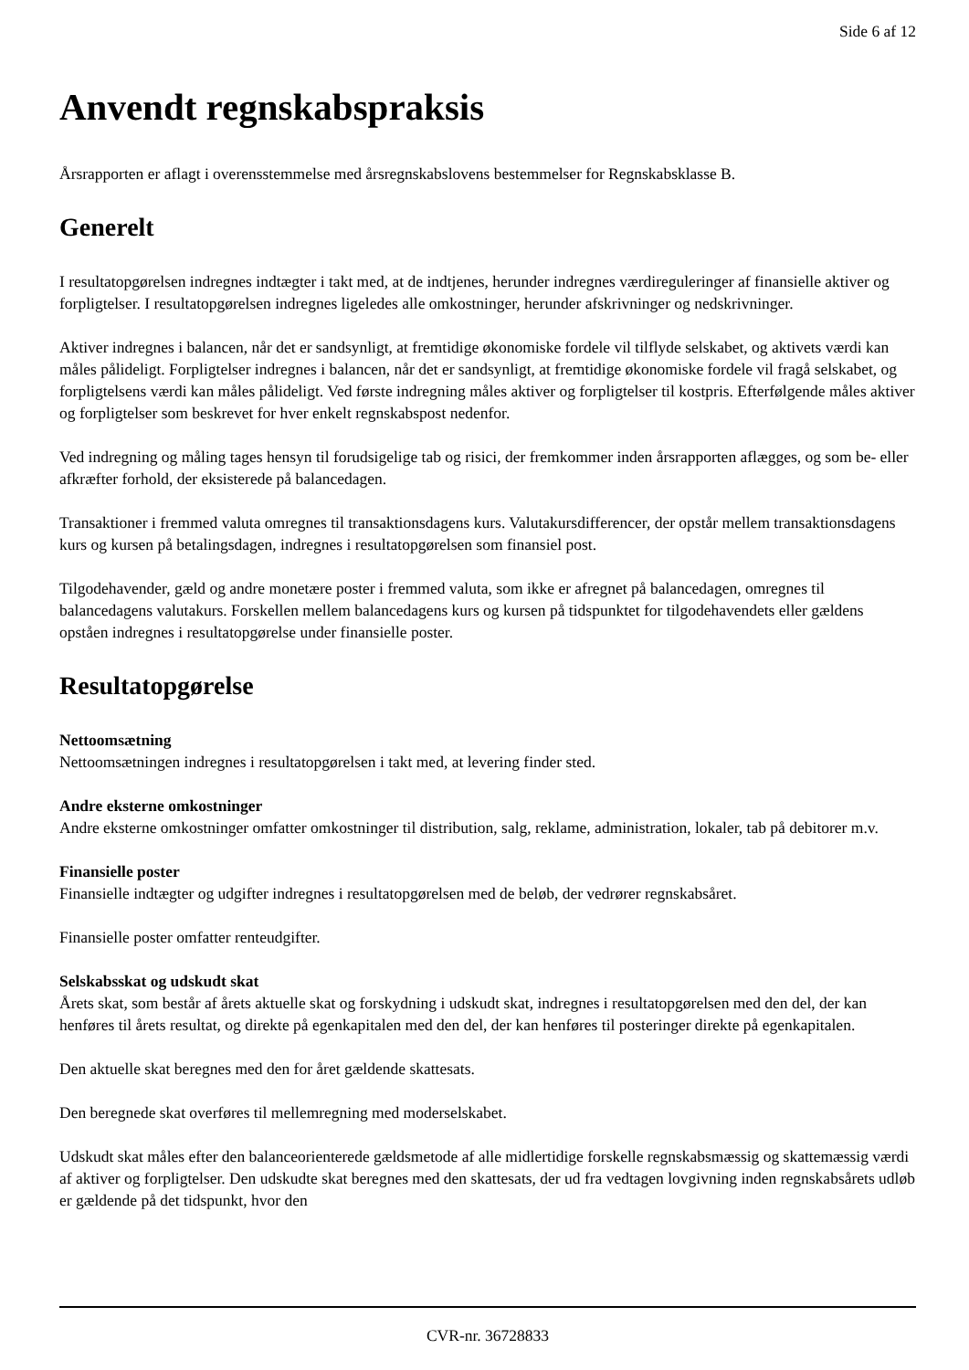Side 6 af 12
Anvendt regnskabspraksis
Årsrapporten er aflagt i overensstemmelse med årsregnskabslovens bestemmelser for Regnskabsklasse B.
Generelt
I resultatopgørelsen indregnes indtægter i takt med, at de indtjenes, herunder indregnes værdireguleringer af finansielle aktiver og forpligtelser. I resultatopgørelsen indregnes ligeledes alle omkostninger, herunder afskrivninger og nedskrivninger.
Aktiver indregnes i balancen, når det er sandsynligt, at fremtidige økonomiske fordele vil tilflyde selskabet, og aktivets værdi kan måles pålideligt. Forpligtelser indregnes i balancen, når det er sandsynligt, at fremtidige økonomiske fordele vil fragå selskabet, og forpligtelsens værdi kan måles pålideligt. Ved første indregning måles aktiver og forpligtelser til kostpris. Efterfølgende måles aktiver og forpligtelser som beskrevet for hver enkelt regnskabspost nedenfor.
Ved indregning og måling tages hensyn til forudsigelige tab og risici, der fremkommer inden årsrapporten aflægges, og som be- eller afkræfter forhold, der eksisterede på balancedagen.
Transaktioner i fremmed valuta omregnes til transaktionsdagens kurs. Valutakursdifferencer, der opstår mellem transaktionsdagens kurs og kursen på betalingsdagen, indregnes i resultatopgørelsen som finansiel post.
Tilgodehavender, gæld og andre monetære poster i fremmed valuta, som ikke er afregnet på balancedagen, omregnes til balancedagens valutakurs. Forskellen mellem balancedagens kurs og kursen på tidspunktet for tilgodehavendets eller gældens opståen indregnes i resultatopgørelse under finansielle poster.
Resultatopgørelse
Nettoomsætning
Nettoomsætningen indregnes i resultatopgørelsen i takt med, at levering finder sted.
Andre eksterne omkostninger
Andre eksterne omkostninger omfatter omkostninger til distribution, salg, reklame, administration, lokaler, tab på debitorer m.v.
Finansielle poster
Finansielle indtægter og udgifter indregnes i resultatopgørelsen med de beløb, der vedrører regnskabsåret.
Finansielle poster omfatter renteudgifter.
Selskabsskat og udskudt skat
Årets skat, som består af årets aktuelle skat og forskydning i udskudt skat, indregnes i resultatopgørelsen med den del, der kan henføres til årets resultat, og direkte på egenkapitalen med den del, der kan henføres til posteringer direkte på egenkapitalen.
Den aktuelle skat beregnes med den for året gældende skattesats.
Den beregnede skat overføres til mellemregning med moderselskabet.
Udskudt skat måles efter den balanceorienterede gældsmetode af alle midlertidige forskelle regnskabsmæssig og skattemæssig værdi af aktiver og forpligtelser. Den udskudte skat beregnes med den skattesats, der ud fra vedtagen lovgivning inden regnskabsårets udløb er gældende på det tidspunkt, hvor den
CVR-nr. 36728833